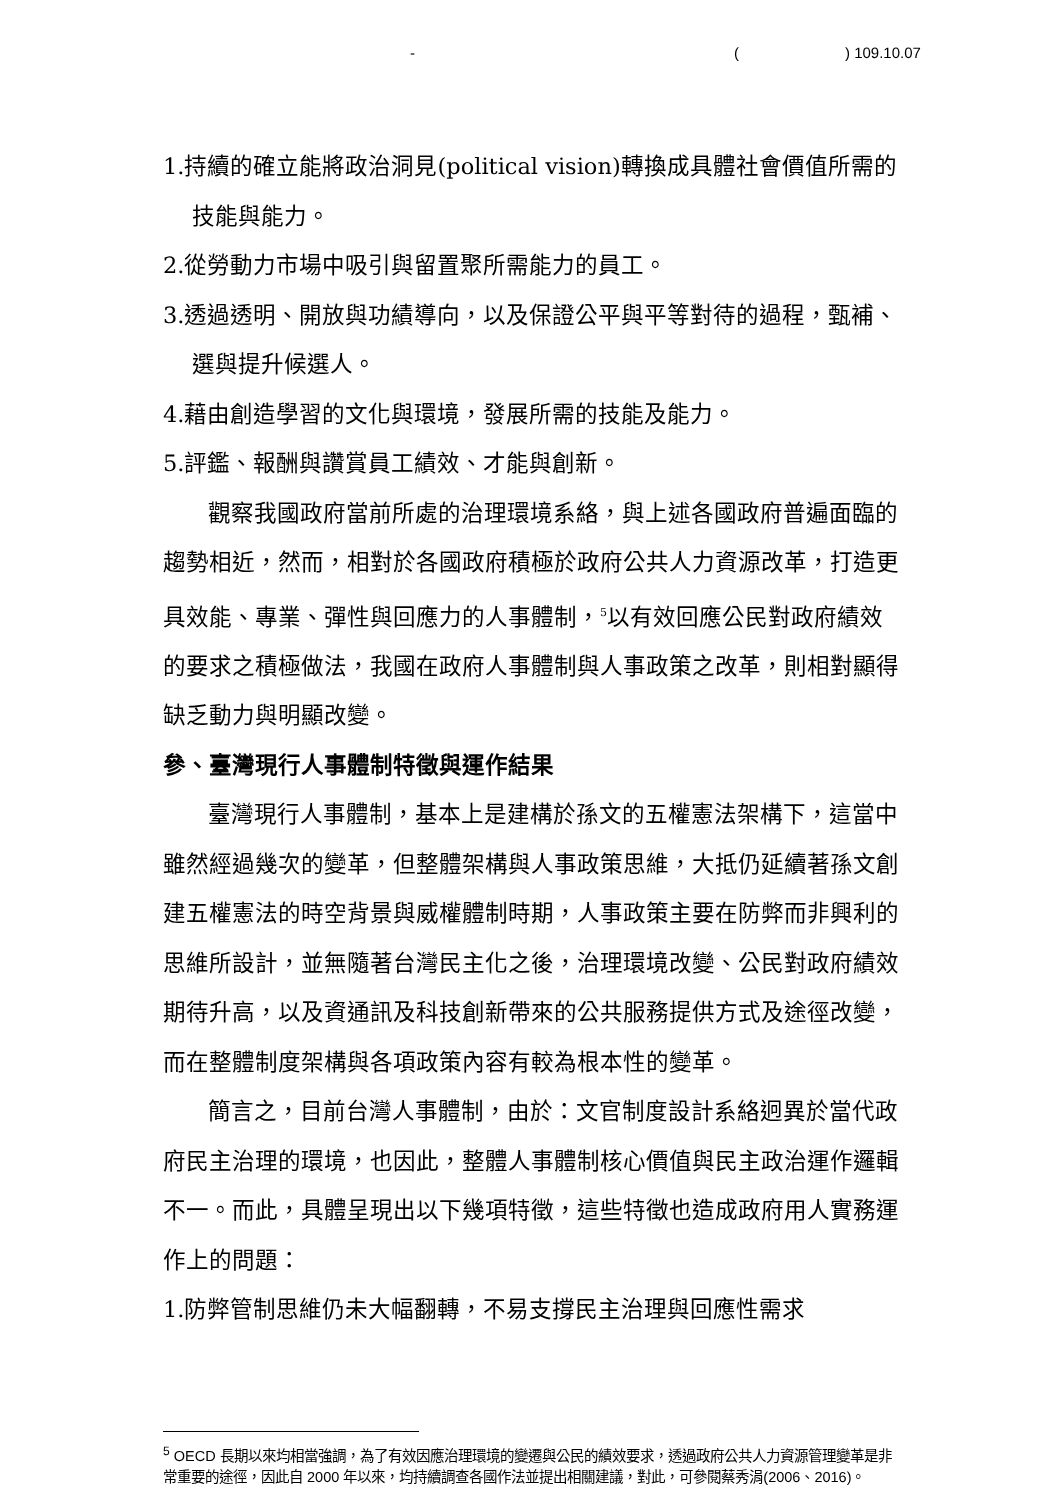- () 109.10.07
1.持續的確立能將政治洞見(political vision)轉換成具體社會價值所需的技能與能力。
2.從勞動力市場中吸引與留置聚所需能力的員工。
3.透過透明、開放與功績導向，以及保證公平與平等對待的過程，甄補、選與提升候選人。
4.藉由創造學習的文化與環境，發展所需的技能及能力。
5.評鑑、報酬與讚賞員工績效、才能與創新。
觀察我國政府當前所處的治理環境系絡，與上述各國政府普遍面臨的趨勢相近，然而，相對於各國政府積極於政府公共人力資源改革，打造更具效能、專業、彈性與回應力的人事體制，<sup>5</sup>以有效回應公民對政府績效的要求之積極做法，我國在政府人事體制與人事政策之改革，則相對顯得缺乏動力與明顯改變。
參、臺灣現行人事體制特徵與運作結果
臺灣現行人事體制，基本上是建構於孫文的五權憲法架構下，這當中雖然經過幾次的變革，但整體架構與人事政策思維，大抵仍延續著孫文創建五權憲法的時空背景與威權體制時期，人事政策主要在防弊而非興利的思維所設計，並無隨著台灣民主化之後，治理環境改變、公民對政府績效期待升高，以及資通訊及科技創新帶來的公共服務提供方式及途徑改變，而在整體制度架構與各項政策內容有較為根本性的變革。
簡言之，目前台灣人事體制，由於：文官制度設計系絡迥異於當代政府民主治理的環境，也因此，整體人事體制核心價值與民主政治運作邏輯不一。而此，具體呈現出以下幾項特徵，這些特徵也造成政府用人實務運作上的問題：
1.防弊管制思維仍未大幅翻轉，不易支撐民主治理與回應性需求
<sup>5</sup> OECD 長期以來均相當強調，為了有效因應治理環境的變遷與公民的績效要求，透過政府公共人力資源管理變革是非常重要的途徑，因此自 2000 年以來，均持續調查各國作法並提出相關建議，對此，可參閱蔡秀涓(2006、2016)。